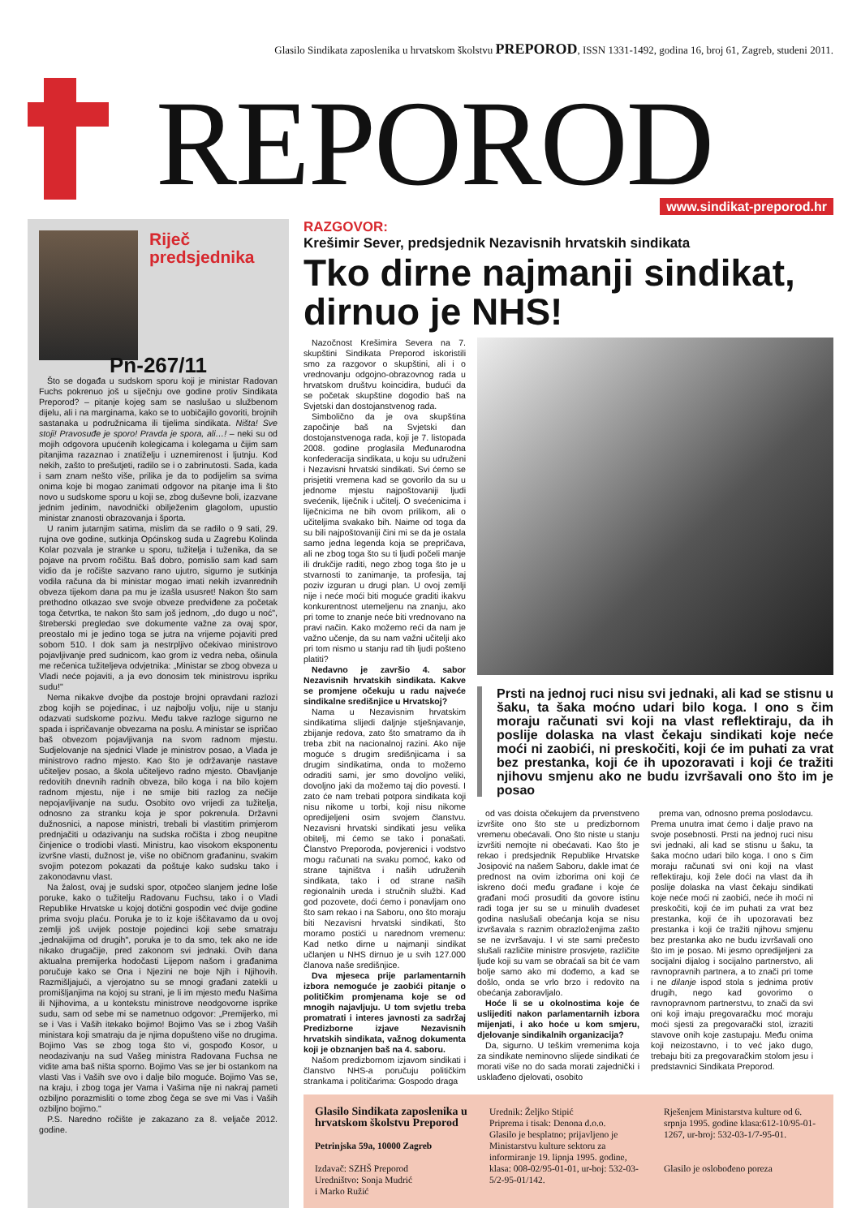Glasilo Sindikata zaposlenika u hrvatskom školstvu PREPOROD, ISSN 1331-1492, godina 16, broj 61, Zagreb, studeni 2011.
REPOROD
www.sindikat-preporod.hr
Riječ
predsjednika
Pn-267/11
Što se događa u sudskom sporu koji je ministar Radovan Fuchs pokrenuo još u siječnju ove godine protiv Sindikata Preporod? – pitanje kojeg sam se naslušao u službenom dijelu, ali i na marginama, kako se to uobičajilo govoriti, brojnih sastanaka u podružnicama ili tijelima sindikata. Ništa! Sve stoji! Pravosuđe je sporo! Pravda je spora, ali…! – neki su od mojih odgovora upućenih kolegicama i kolegama u čijim sam pitanjima razaznao i znatiželju i uznemirenost i ljutnju. Kod nekih, zašto to prešutjeti, radilo se i o zabrinutosti. Sada, kada i sam znam nešto više, prilika je da to podijelim sa svima onima koje bi mogao zanimati odgovor na pitanje ima li što novo u sudskome sporu u koji se, zbog duševne boli, izazvane jednim jedinim, navodnički obilježenim glagolom, upustio ministar znanosti obrazovanja i športa.
U ranim jutarnjim satima, mislim da se radilo o 9 sati, 29. rujna ove godine, sutkinja Općinskog suda u Zagrebu Kolinda Kolar pozvala je stranke u sporu, tužitelja i tuženika, da se pojave na prvom ročištu. Baš dobro, pomislio sam kad sam vidio da je ročište sazvano rano ujutro, sigurno je sutkinja vodila računa da bi ministar mogao imati nekih izvanrednih obveza tijekom dana pa mu je izašla ususret! Nakon što sam prethodno otkazao sve svoje obveze predviđene za početak toga četvrtka, te nakon što sam još jednom, „do dugo u noć", štreberski pregledao sve dokumente važne za ovaj spor, preostalo mi je jedino toga se jutra na vrijeme pojaviti pred sobom 510. I dok sam ja nestrpljivo očekivao ministrovo pojavljivanje pred sudnicom, kao grom iz vedra neba, ošinula me rečenica tužiteljeva odvjetnika: „Ministar se zbog obveza u Vladi neće pojaviti, a ja evo donosim tek ministrovu ispriku sudu!"
Nema nikakve dvojbe da postoje brojni opravdani razlozi zbog kojih se pojedinac, i uz najbolju volju, nije u stanju odazvati sudskome pozivu. Među takve razloge sigurno ne spada i ispričavanje obvezama na poslu. A ministar se ispričao baš obvezom pojavljivanja na svom radnom mjestu. Sudjelovanje na sjednici Vlade je ministrov posao, a Vlada je ministrovo radno mjesto. Kao što je održavanje nastave učiteljev posao, a škola učiteljevo radno mjesto. Obavljanje redovitih dnevnih radnih obveza, bilo koga i na bilo kojem radnom mjestu, nije i ne smije biti razlog za nečije nepojavljivanje na sudu. Osobito ovo vrijedi za tužitelja, odnosno za stranku koja je spor pokrenula. Državni dužnosnici, a napose ministri, trebali bi vlastitim primjerom prednjačiti u odazivanju na sudska ročišta i zbog neupitne činjenice o trodiobi vlasti. Ministru, kao visokom eksponentu izvršne vlasti, dužnost je, više no običnom građaninu, svakim svojim potezom pokazati da poštuje kako sudsku tako i zakonodavnu vlast.
Na žalost, ovaj je sudski spor, otpočeo slanjem jedne loše poruke, kako o tužitelju Radovanu Fuchsu, tako i o Vladi Republike Hrvatske u kojoj dotični gospodin već dvije godine prima svoju plaću. Poruka je to iz koje iščitavamo da u ovoj zemlji još uvijek postoje pojedinci koji sebe smatraju „jednakijima od drugih", poruka je to da smo, tek ako ne ide nikako drugačije, pred zakonom svi jednaki. Ovih dana aktualna premijerka hodočasti Lijepom našom i građanima poručuje kako se Ona i Njezini ne boje Njih i Njihovih. Razmišljajući, a vjerojatno su se mnogi građani zatekli u promišljanjima na kojoj su strani, je li im mjesto među Našima ili Njihovima, a u kontekstu ministrove neodgovorne isprike sudu, sam od sebe mi se nametnuo odgovor: „Premijerko, mi se i Vas i Vaših itekako bojimo! Bojimo Vas se i zbog Vaših ministara koji smatraju da je njima dopušteno više no drugima. Bojimo Vas se zbog toga što vi, gospođo Kosor, u neodazivanju na sud Vašeg ministra Radovana Fuchsa ne vidite ama baš ništa sporno. Bojimo Vas se jer bi ostankom na vlasti Vas i Vaših sve ovo i dalje bilo moguće. Bojimo Vas se, na kraju, i zbog toga jer Vama i Vašima nije ni nakraj pameti ozbiljno porazmisliti o tome zbog čega se sve mi Vas i Vaših ozbiljno bojimo."
P.S. Naredno ročište je zakazano za 8. veljače 2012. godine.
RAZGOVOR:
Krešimir Sever, predsjednik Nezavisnih hrvatskih sindikata
Tko dirne najmanji sindikat, dirnuo je NHS!
Nazočnost Krešimira Severa na 7. skupštini Sindikata Preporod iskoristili smo za razgovor o skupštini, ali i o vrednovanju odgojno-obrazovnog rada u hrvatskom društvu koincidira, budući da se početak skupštine dogodio baš na Svjetski dan dostojanstvenog rada.
Simbolično da je ova skupština započinje baš na Svjetski dan dostojanstvenoga rada, koji je 7. listopada 2008. godine proglasila Međunarodna konfederacija sindikata, u koju su udruženi i Nezavisni hrvatski sindikati. Svi ćemo se prisjetiti vremena kad se govorilo da su u jednome mjestu najpoštovaniji ljudi svećenik, liječnik i učitelj. O svećenicima i liječnicima ne bih ovom prilikom, ali o učiteljima svakako bih. Naime od toga da su bili najpoštovaniji čini mi se da je ostala samo jedna legenda koja se prepričava, ali ne zbog toga što su ti ljudi počeli manje ili drukčije raditi, nego zbog toga što je u stvarnosti to zanimanje, ta profesija, taj poziv izguran u drugi plan. U ovoj zemlji nije i neće moći biti moguće graditi ikakvu konkurentnost utemeljenu na znanju, ako pri tome to znanje neće biti vrednovano na pravi način. Kako možemo reći da nam je važno učenje, da su nam važni učitelji ako pri tom nismo u stanju rad tih ljudi pošteno platiti?
Nedavno je završio 4. sabor Nezavisnih hrvatskih sindikata. Kakve se promjene očekuju u radu najveće sindikalne središnjice u Hrvatskoj?
Nama u Nezavisnim hrvatskim sindikatima slijedi daljnje stješnjavanje, zbijanje redova, zato što smatramo da ih treba zbit na nacionalnoj razini. Ako nije moguće s drugim središnjicama i sa drugim sindikatima, onda to možemo odraditi sami, jer smo dovoljno veliki, dovoljno jaki da možemo taj dio povesti. I zato će nam trebati potpora sindikata koji nisu nikome u torbi, koji nisu nikome opredijeljeni osim svojem članstvu. Nezavisni hrvatski sindikati jesu velika obitelj, mi ćemo se tako i ponašati. Članstvo Preporoda, povjerenici i vodstvo mogu računati na svaku pomoć, kako od strane tajništva i naših udruženih sindikata, tako i od strane naših regionalnih ureda i stručnih službi. Kad god pozovete, doći ćemo i ponavljam ono što sam rekao i na Saboru, ono što moraju biti Nezavisni hrvatski sindikati, što moramo postići u narednom vremenu: Kad netko dirne u najmanji sindikat učlanjen u NHS dirnuo je u svih 127.000 članova naše središnjice.
Dva mjeseca prije parlamentarnih izbora nemoguće je zaobići pitanje o političkim promjenama koje se od mnogih najavljuju. U tom svjetlu treba promatrati i interes javnosti za sadržaj Predizborne izjave Nezavisnih hrvatskih sindikata, važnog dokumenta koji je obznanjen baš na 4. saboru.
Našom predizbornom izjavom sindikati i članstvo NHS-a poručuju političkim strankama i političarima: Gospodo draga
Prsti na jednoj ruci nisu svi jednaki, ali kad se stisnu u šaku, ta šaka moćno udari bilo koga. I ono s čim moraju računati svi koji na vlast reflektiraju, da ih poslije dolaska na vlast čekaju sindikati koje neće moći ni zaobići, ni preskočiti, koji će im puhati za vrat bez prestanka, koji će ih upozoravati i koji će tražiti njihovu smjenu ako ne budu izvršavali ono što im je posao
od vas doista očekujem da prvenstveno izvršite ono što ste u predizbornom vremenu obećavali. Ono što niste u stanju izvršiti nemojte ni obećavati. Kao što je rekao i predsjednik Republike Hrvatske Josipović na našem Saboru, dakle imat će prednost na ovim izborima oni koji će iskreno doći među građane i koje će građani moći prosuditi da govore istinu radi toga jer su se u minulih dvadeset godina naslušali obećanja koja se nisu izvršavala s raznim obrazloženjima zašto se ne izvršavaju. I vi ste sami prečesto slušali različite ministre prosvjete, različite ljude koji su vam se obraćali sa bit će vam bolje samo ako mi dođemo, a kad se došlo, onda se vrlo brzo i redovito na obećanja zaboravljalo.
Hoće li se u okolnostima koje će uslijediti nakon parlamentarnih izbora mijenjati, i ako hoće u kom smjeru, djelovanje sindikalnih organizacija?
Da, sigurno. U teškim vremenima koja za sindikate neminovno slijede sindikati će morati više no do sada morati zajednički i usklađeno djelovati, osobito
prema van, odnosno prema poslodavcu. Prema unutra imat ćemo i dalje pravo na svoje posebnosti. Prsti na jednoj ruci nisu svi jednaki, ali kad se stisnu u šaku, ta šaka moćno udari bilo koga. I ono s čim moraju računati svi oni koji na vlast reflektiraju, koji žele doći na vlast da ih poslije dolaska na vlast čekaju sindikati koje neće moći ni zaobići, neće ih moći ni preskočiti, koji će im puhati za vrat bez prestanka, koji će ih upozoravati bez prestanka i koji će tražiti njihovu smjenu bez prestanka ako ne budu izvršavali ono što im je posao. Mi jesmo opredijeljeni za socijalni dijalog i socijalno partnerstvo, ali ravnopravnih partnera, a to znači pri tome i ne dilanje ispod stola s jednima protiv drugih, nego kad govorimo o ravnopravnom partnerstvu, to znači da svi oni koji imaju pregovaračku moć moraju moći sjesti za pregovarački stol, izraziti stavove onih koje zastupaju. Među onima koji neizostavno, i to već jako dugo, trebaju biti za pregovaračkim stolom jesu i predstavnici Sindikata Preporod.
Glasilo Sindikata zaposlenika u hrvatskom školstvu Preporod
Petrinjska 59a, 10000 Zagreb
Izdavač: SZHŠ Preporod
Uredništvo: Sonja Mudrić
i Marko Ružić
Urednik: Željko Stipić
Pripremа i tisak: Denona d.o.o.
Glasilo je besplatno; prijavljeno je Ministarstvu kulture sektoru za informiranje 19. lipnja 1995. godine, klasa: 008-02/95-01-01, ur-boj: 532-03-5/2-95-01/142.
Rješenjem Ministarstva kulture od 6. srpnja 1995. godine klasa:612-10/95-01-1267, ur-broj: 532-03-1/7-95-01.
Glasilo je oslobođeno poreza